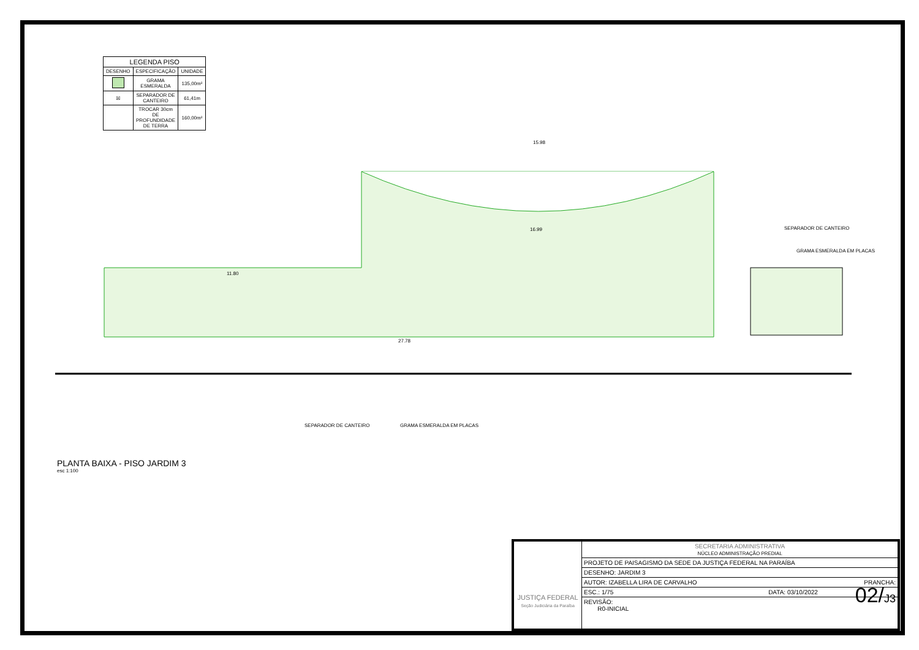| LEGENDA PISO | | |
| --- | --- | --- |
| DESENHO | ESPECIFICAÇÃO | UNIDADE |
| | GRAMA ESMERALDA | 135,00m² |
| ☒ | SEPARADOR DE CANTEIRO | 61,41m |
| | TROCAR 30cm DE PROFUNDIDADE DE TERRA | 160,00m² |
SEPARADOR DE CANTEIRO GRAMA ESMERALDA EM PLACAS
SEPARADOR DE CANTEIRO
GRAMA ESMERALDA EM PLACAS
15.98
27.78
11.80
16.99
PLANTA BAIXA - PISO JARDIM 3
esc 1:100
JUSTIÇA FEDERAL
Seção Judiciária da Paraíba
SECRETARIA ADMINISTRATIVA
NÚCLEO ADMINISTRAÇÃO PREDIAL
PROJETO DE PAISAGISMO DA SEDE DA JUSTIÇA FEDERAL NA PARAÍBA
DESENHO: JARDIM 3
AUTOR: IZABELLA LIRA DE CARVALHO PRANCHA:
ESC.: 1/75 DATA: 03/10/2022 02/J3
REVISÃO:
R0-INICIAL